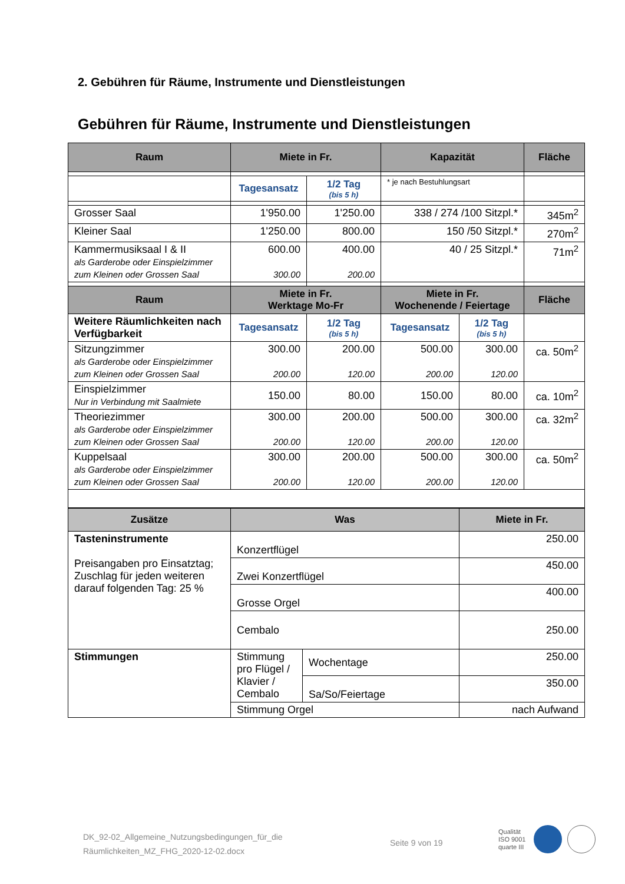2. Gebühren für Räume, Instrumente und Dienstleistungen
Gebühren für Räume, Instrumente und Dienstleistungen
| Raum | Miete in Fr. | | Kapazität | | Fläche |
| --- | --- | --- | --- | --- | --- |
| | Tagesansatz | 1/2 Tag (bis 5 h) | * je nach Bestuhlungsart | | |
| Grosser Saal | 1'950.00 | 1'250.00 | 338 / 274 /100 Sitzpl.* | | 345m<sup>2</sup> |
| Kleiner Saal | 1'250.00 | 800.00 | 150 /50 Sitzpl.* | | 270m<sup>2</sup> |
| Kammermusiksaal I & II als Garderobe oder Einspielzimmer zum Kleinen oder Grossen Saal | 600.00 300.00 | 400.00 200.00 | 40 / 25 Sitzpl.* | | 71m<sup>2</sup> |
| Raum | Miete in Fr. Werktage Mo-Fr | | Miete in Fr. Wochenende / Feiertage | | Fläche |
| Weitere Räumlichkeiten nach Verfügbarkeit | Tagesansatz | 1/2 Tag (bis 5 h) | Tagesansatz | 1/2 Tag (bis 5 h) | |
| Sitzungzimmer als Garderobe oder Einspielzimmer zum Kleinen oder Grossen Saal | 300.00 200.00 | 200.00 120.00 | 500.00 200.00 | 300.00 120.00 | ca. 50m<sup>2</sup> |
| Einspielzimmer Nur in Verbindung mit Saalmiete | 150.00 | 80.00 | 150.00 | 80.00 | ca. 10m<sup>2</sup> |
| Theoriezimmer als Garderobe oder Einspielzimmer zum Kleinen oder Grossen Saal | 300.00 200.00 | 200.00 120.00 | 500.00 200.00 | 300.00 120.00 | ca. 32m<sup>2</sup> |
| Kuppelsaal als Garderobe oder Einspielzimmer zum Kleinen oder Grossen Saal | 300.00 200.00 | 200.00 120.00 | 500.00 200.00 | 300.00 120.00 | ca. 50m<sup>2</sup> |
| Zusätze | Was | | Miete in Fr. |
| --- | --- | --- | --- |
| Tasteninstrumente Preisangaben pro Einsatztag; Zuschlag für jeden weiteren darauf folgenden Tag: 25 % | Konzertflügel | | 250.00 |
| | Zwei Konzertflügel | | 450.00 |
| | Grosse Orgel | | 400.00 |
| | Cembalo | | 250.00 |
| Stimmungen | Stimmung pro Flügel / Klavier / Cembalo | Wochentage | 250.00 |
| | | Sa/So/Feiertage | 350.00 |
| | Stimmung Orgel | | nach Aufwand |
DK_92-02_Allgemeine_Nutzungsbedingungen_für_die
Räumlichkeiten_MZ_FHG_2020-12-02.docx
Seite 9 von 19
Qualität
ISO 9001
quarte III